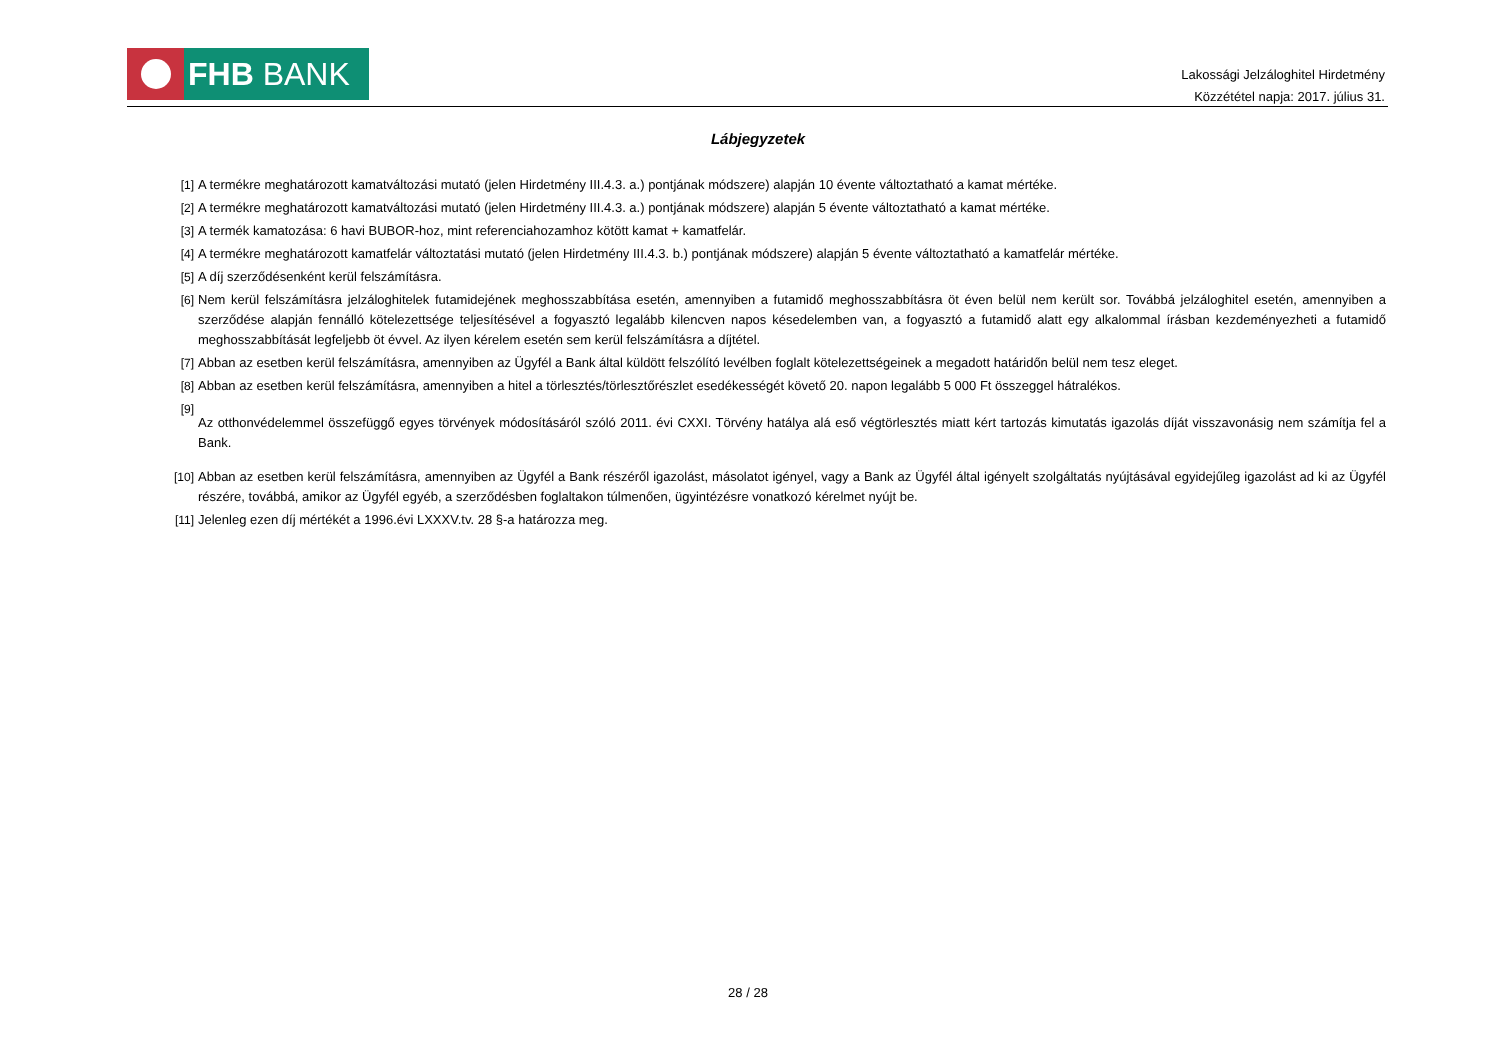FHB BANK
Lakossági Jelzáloghitel Hirdetmény
Közzététel napja: 2017. július 31.
Lábjegyzetek
<sup>[1]</sup> A termékre meghatározott kamatváltozási mutató (jelen Hirdetmény III.4.3. a.) pontjának módszere) alapján 10 évente változtatható a kamat mértéke.
<sup>[2]</sup> A termékre meghatározott kamatváltozási mutató (jelen Hirdetmény III.4.3. a.) pontjának módszere) alapján 5 évente változtatható a kamat mértéke.
<sup>[3]</sup> A termék kamatozása: 6 havi BUBOR-hoz, mint referenciahozamhoz kötött kamat + kamatfelár.
<sup>[4]</sup> A termékre meghatározott kamatfelár változtatási mutató (jelen Hirdetmény III.4.3. b.) pontjának módszere) alapján 5 évente változtatható a kamatfelár mértéke.
<sup>[5]</sup> A díj szerződésenként kerül felszámításra.
<sup>[6]</sup> Nem kerül felszámításra jelzáloghitelek futamidejének meghosszabbítása esetén, amennyiben a futamidő meghosszabbításra öt éven belül nem került sor. Továbbá jelzáloghitel esetén, amennyiben a szerződése alapján fennálló kötelezettsége teljesítésével a fogyasztó legalább kilencven napos késedelemben van, a fogyasztó a futamidő alatt egy alkalommal írásban kezdeményezheti a futamidő meghosszabbítását legfeljebb öt évvel. Az ilyen kérelem esetén sem kerül felszámításra a díjtétel.
<sup>[7]</sup> Abban az esetben kerül felszámításra, amennyiben az Ügyfél a Bank által küldött felszólító levélben foglalt kötelezettségeinek a megadott határidőn belül nem tesz eleget.
<sup>[8]</sup> Abban az esetben kerül felszámításra, amennyiben a hitel a törlesztés/törlesztőrészlet esedékességét követő 20. napon legalább 5 000 Ft összeggel hátralékos.
<sup>[9]</sup>
Az otthonvédelemmel összefüggő egyes törvények módosításáról szóló 2011. évi CXXI. Törvény hatálya alá eső végtörlesztés miatt kért tartozás kimutatás igazolás díját visszavonásig nem számítja fel a Bank.
<sup>[10]</sup>
Abban az esetben kerül felszámításra, amennyiben az Ügyfél a Bank részéről igazolást, másolatot igényel, vagy a Bank az Ügyfél által igényelt szolgáltatás nyújtásával egyidejűleg igazolást ad ki az Ügyfél részére, továbbá, amikor az Ügyfél egyéb, a szerződésben foglaltakon túlmenően, ügyintézésre vonatkozó kérelmet nyújt be.
<sup>[11]</sup>
Jelenleg ezen díj mértékét a 1996.évi LXXXV.tv. 28 §-a határozza meg.
28 / 28